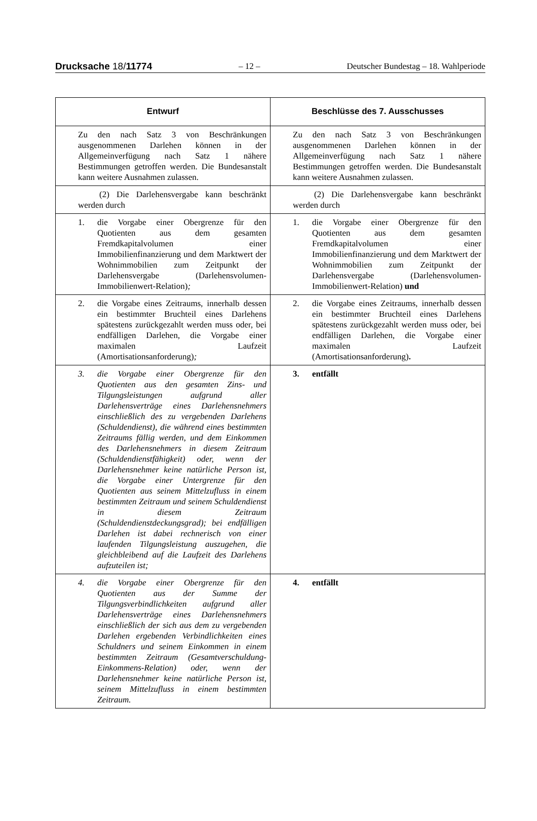Drucksache 18/11774 – 12 – Deutscher Bundestag – 18. Wahlperiode
| Entwurf | Beschlüsse des 7. Ausschusses |
| --- | --- |
| Zu den nach Satz 3 von Beschränkungen ausgenommenen Darlehen können in der Allgemeinverfügung nach Satz 1 nähere Bestimmungen getroffen werden. Die Bundesanstalt kann weitere Ausnahmen zulassen. | Zu den nach Satz 3 von Beschränkungen ausgenommenen Darlehen können in der Allgemeinverfügung nach Satz 1 nähere Bestimmungen getroffen werden. Die Bundesanstalt kann weitere Ausnahmen zulassen. |
| (2) Die Darlehensvergabe kann beschränkt werden durch | (2) Die Darlehensvergabe kann beschränkt werden durch |
| 1. die Vorgabe einer Obergrenze für den Quotienten aus dem gesamten Fremdkapitalvolumen einer Immobilienfinanzierung und dem Marktwert der Wohnimmobilien zum Zeitpunkt der Darlehensvergabe (Darlehensvolumen-Immobilienwert-Relation) ; | 1. die Vorgabe einer Obergrenze für den Quotienten aus dem gesamten Fremdkapitalvolumen einer Immobilienfinanzierung und dem Marktwert der Wohnimmobilien zum Zeitpunkt der Darlehensvergabe (Darlehensvolumen-Immobilienwert-Relation) und |
| 2. die Vorgabe eines Zeitraums, innerhalb dessen ein bestimmter Bruchteil eines Darlehens spätestens zurückgezahlt werden muss oder, bei endfälligen Darlehen, die Vorgabe einer maximalen Laufzeit (Amortisationsanforderung) ; | 2. die Vorgabe eines Zeitraums, innerhalb dessen ein bestimmter Bruchteil eines Darlehens spätestens zurückgezahlt werden muss oder, bei endfälligen Darlehen, die Vorgabe einer maximalen Laufzeit (Amortisationsanforderung) . |
| 3. die Vorgabe einer Obergrenze für den Quotienten aus den gesamten Zins- und Tilgungsleistungen aufgrund aller Darlehensverträge eines Darlehensnehmers einschließlich des zu vergebenden Darlehens (Schuldendienst), die während eines bestimmten Zeitraums fällig werden, und dem Einkommen des Darlehensnehmers in diesem Zeitraum (Schuldendienstfähigkeit) oder, wenn der Darlehensnehmer keine natürliche Person ist, die Vorgabe einer Untergrenze für den Quotienten aus seinem Mittelzufluss in einem bestimmten Zeitraum und seinem Schuldendienst in diesem Zeitraum (Schuldendienstdeckungsgrad); bei endfälligen Darlehen ist dabei rechnerisch von einer laufenden Tilgungsleistung auszugehen, die gleichbleibend auf die Laufzeit des Darlehens aufzuteilen ist; | 3. entfällt |
| 4. die Vorgabe einer Obergrenze für den Quotienten aus der Summe der Tilgungsverbindlichkeiten aufgrund aller Darlehensverträge eines Darlehensnehmers einschließlich der sich aus dem zu vergebenden Darlehen ergebenden Verbindlichkeiten eines Schuldners und seinem Einkommen in einem bestimmten Zeitraum (Gesamtverschuldung-Einkommens-Relation) oder, wenn der Darlehensnehmer keine natürliche Person ist, seinem Mittelzufluss in einem bestimmten Zeitraum. | 4. entfällt |